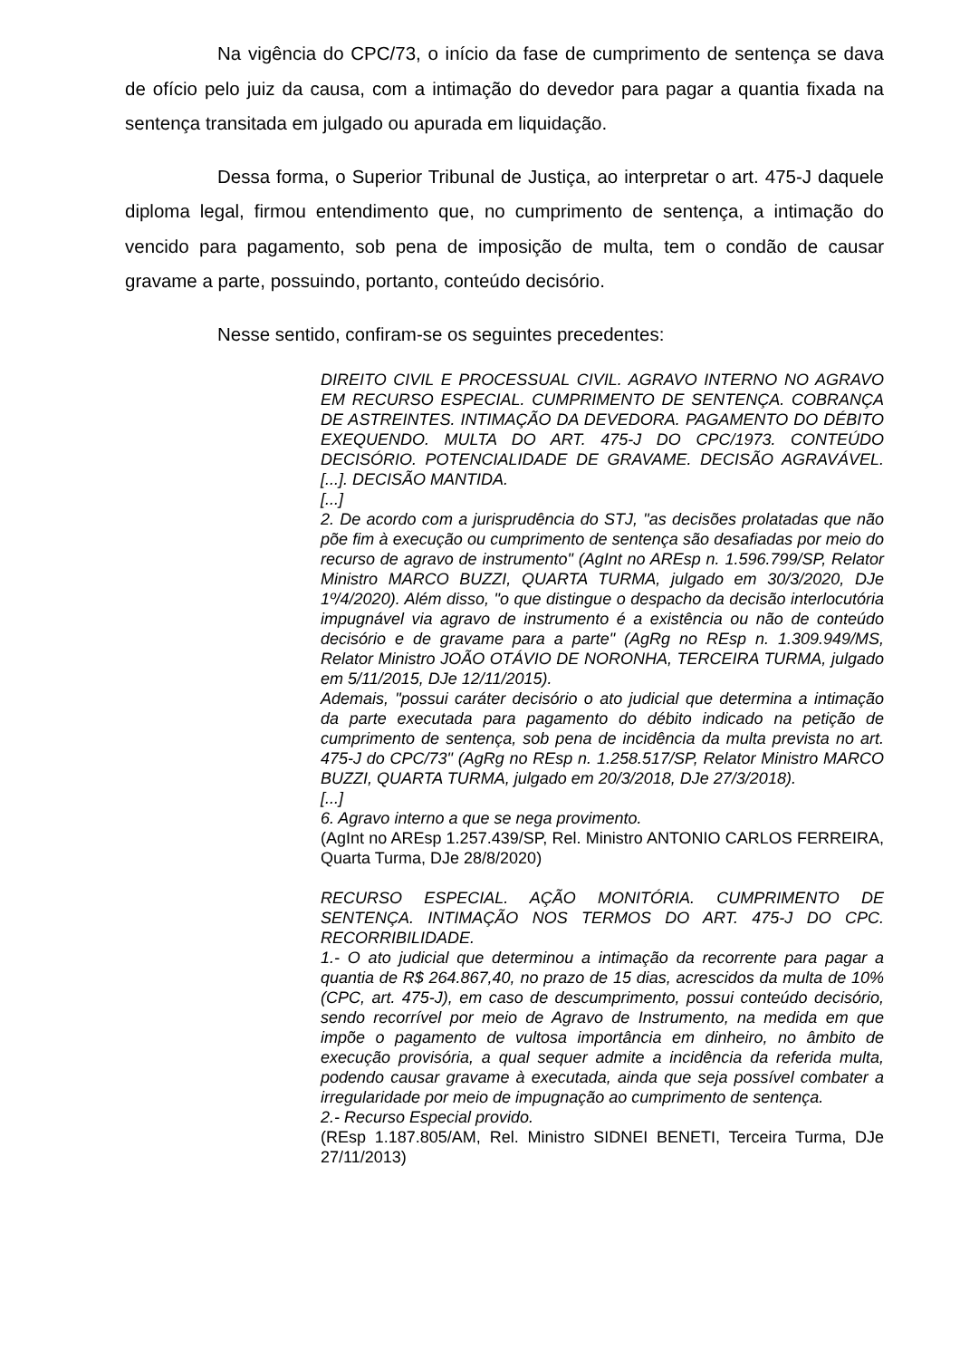Na vigência do CPC/73, o início da fase de cumprimento de sentença se dava de ofício pelo juiz da causa, com a intimação do devedor para pagar a quantia fixada na sentença transitada em julgado ou apurada em liquidação.
Dessa forma, o Superior Tribunal de Justiça, ao interpretar o art. 475-J daquele diploma legal, firmou entendimento que, no cumprimento de sentença, a intimação do vencido para pagamento, sob pena de imposição de multa, tem o condão de causar gravame a parte, possuindo, portanto, conteúdo decisório.
Nesse sentido, confiram-se os seguintes precedentes:
DIREITO CIVIL E PROCESSUAL CIVIL. AGRAVO INTERNO NO AGRAVO EM RECURSO ESPECIAL. CUMPRIMENTO DE SENTENÇA. COBRANÇA DE ASTREINTES. INTIMAÇÃO DA DEVEDORA. PAGAMENTO DO DÉBITO EXEQUENDO. MULTA DO ART. 475-J DO CPC/1973. CONTEÚDO DECISÓRIO. POTENCIALIDADE DE GRAVAME. DECISÃO AGRAVÁVEL. [...]. DECISÃO MANTIDA.
[...]
2. De acordo com a jurisprudência do STJ, "as decisões prolatadas que não põe fim à execução ou cumprimento de sentença são desafiadas por meio do recurso de agravo de instrumento" (AgInt no AREsp n. 1.596.799/SP, Relator Ministro MARCO BUZZI, QUARTA TURMA, julgado em 30/3/2020, DJe 1º/4/2020). Além disso, "o que distingue o despacho da decisão interlocutória impugnável via agravo de instrumento é a existência ou não de conteúdo decisório e de gravame para a parte" (AgRg no REsp n. 1.309.949/MS, Relator Ministro JOÃO OTÁVIO DE NORONHA, TERCEIRA TURMA, julgado em 5/11/2015, DJe 12/11/2015).
Ademais, "possui caráter decisório o ato judicial que determina a intimação da parte executada para pagamento do débito indicado na petição de cumprimento de sentença, sob pena de incidência da multa prevista no art. 475-J do CPC/73" (AgRg no REsp n. 1.258.517/SP, Relator Ministro MARCO BUZZI, QUARTA TURMA, julgado em 20/3/2018, DJe 27/3/2018).
[...]
6. Agravo interno a que se nega provimento.
(AgInt no AREsp 1.257.439/SP, Rel. Ministro ANTONIO CARLOS FERREIRA, Quarta Turma, DJe 28/8/2020)
RECURSO ESPECIAL. AÇÃO MONITÓRIA. CUMPRIMENTO DE SENTENÇA. INTIMAÇÃO NOS TERMOS DO ART. 475-J DO CPC. RECORRIBILIDADE.
1.- O ato judicial que determinou a intimação da recorrente para pagar a quantia de R$ 264.867,40, no prazo de 15 dias, acrescidos da multa de 10% (CPC, art. 475-J), em caso de descumprimento, possui conteúdo decisório, sendo recorrível por meio de Agravo de Instrumento, na medida em que impõe o pagamento de vultosa importância em dinheiro, no âmbito de execução provisória, a qual sequer admite a incidência da referida multa, podendo causar gravame à executada, ainda que seja possível combater a irregularidade por meio de impugnação ao cumprimento de sentença.
2.- Recurso Especial provido.
(REsp 1.187.805/AM, Rel. Ministro SIDNEI BENETI, Terceira Turma, DJe 27/11/2013)